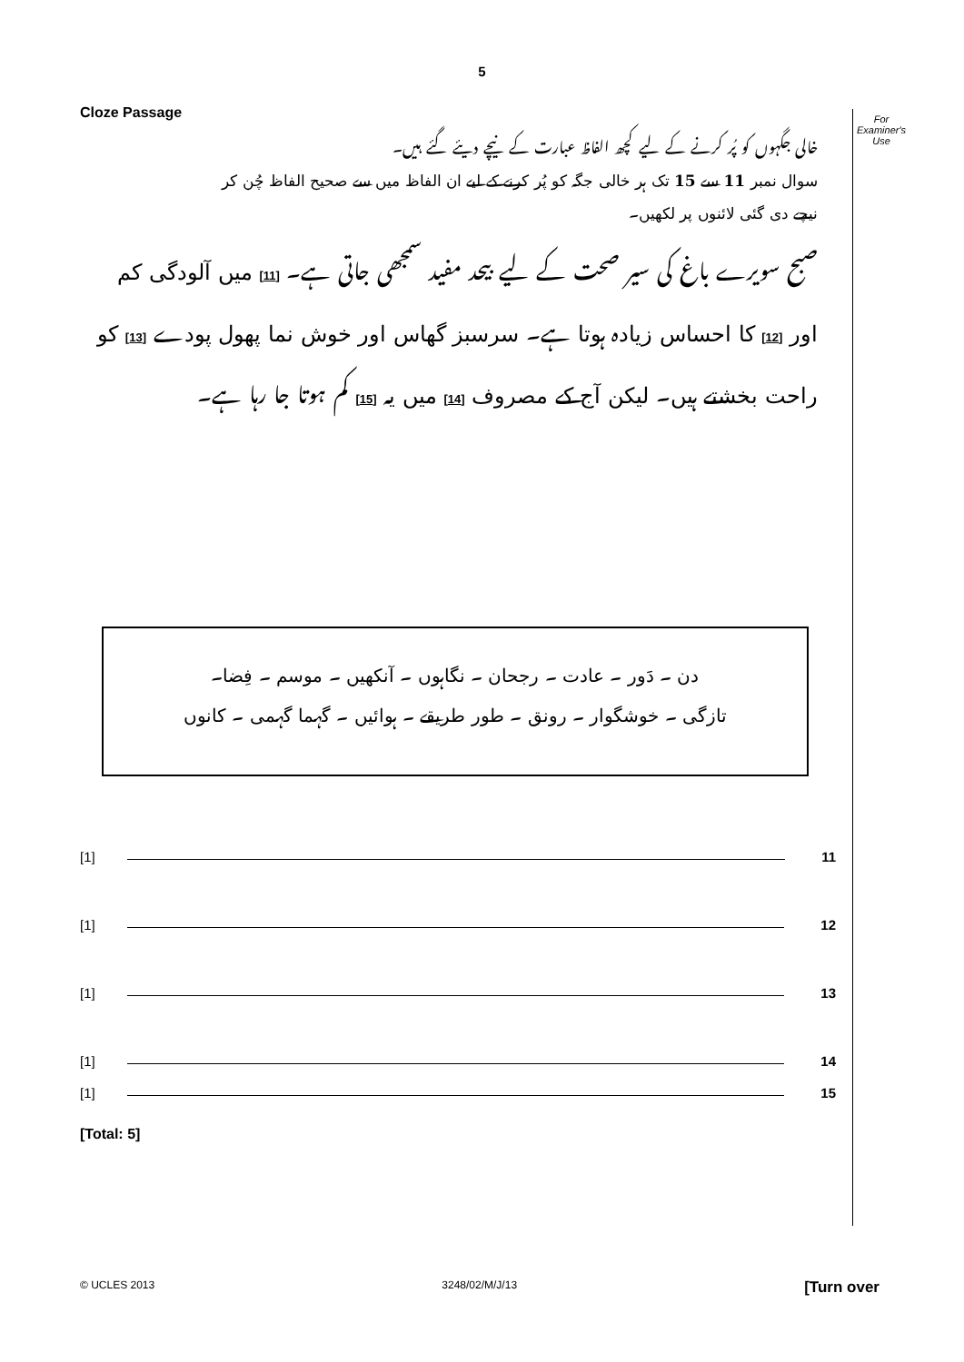5
Cloze Passage
For
Examiner's
Use
خالی جگہوں کو پُر کرنے کے لیے کچھ الفاظ عبارت کے نیچے دیئے گئے ہیں۔
سوال نمبر 11 سے 15 تک ہر خالی جگہ کو پُر کرنے کے لیے ان الفاظ میں سے صحیح الفاظ چُن کر
نیچے دی گئی لائنوں پر لکھیں۔
صبح سویرے باغ کی سیر صحت کے لیے بیحد مفید سمجھی جاتی ہے۔ [11] میں آلودگی کم اور [12] کا احساس زیادہ ہوتا ہے۔ سرسبز گھاس اور خوش نما پھول پودے [13] کو راحت بخشتے ہیں۔ لیکن آج کے مصروف [14] میں یہ [15] کم ہوتا جا رہا ہے۔
دن ۔ دَور ۔ عادت ۔ رجحان ۔ نگاہوں ۔ آنکھیں ۔ موسم ۔ فِضا۔
تازگی ۔ خوشگوار ۔ رونق ۔ طور طریقے ۔ ہوائیں ۔ گہما گہمی ۔ کانوں
[1] 11
[1] 12
[1] 13
[1] 14
[1] 15
[Total: 5]
© UCLES 2013 3248/02/M/J/13 [Turn over